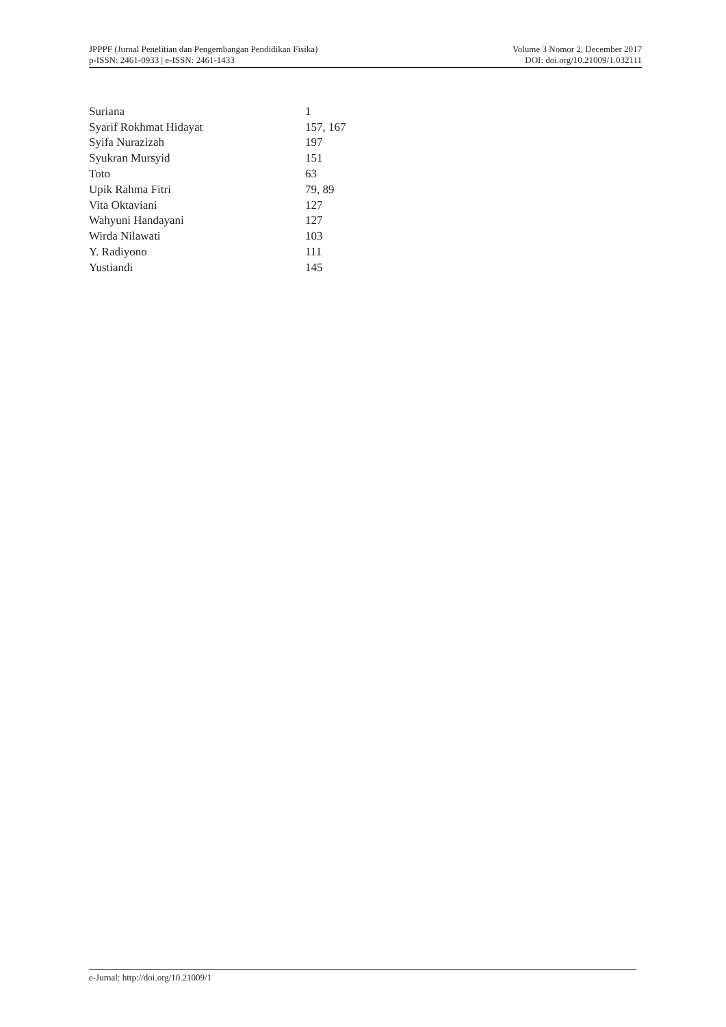JPPPF (Jurnal Penelitian dan Pengembangan Pendidikan Fisika)
p-ISSN: 2461-0933 | e-ISSN: 2461-1433
Volume 3 Nomor 2, December 2017
DOI: doi.org/10.21009/1.032111
| Suriana | 1 |
| Syarif Rokhmat Hidayat | 157, 167 |
| Syifa Nurazizah | 197 |
| Syukran Mursyid | 151 |
| Toto | 63 |
| Upik Rahma Fitri | 79, 89 |
| Vita Oktaviani | 127 |
| Wahyuni Handayani | 127 |
| Wirda Nilawati | 103 |
| Y. Radiyono | 111 |
| Yustiandi | 145 |
e-Jurnal: http://doi.org/10.21009/1